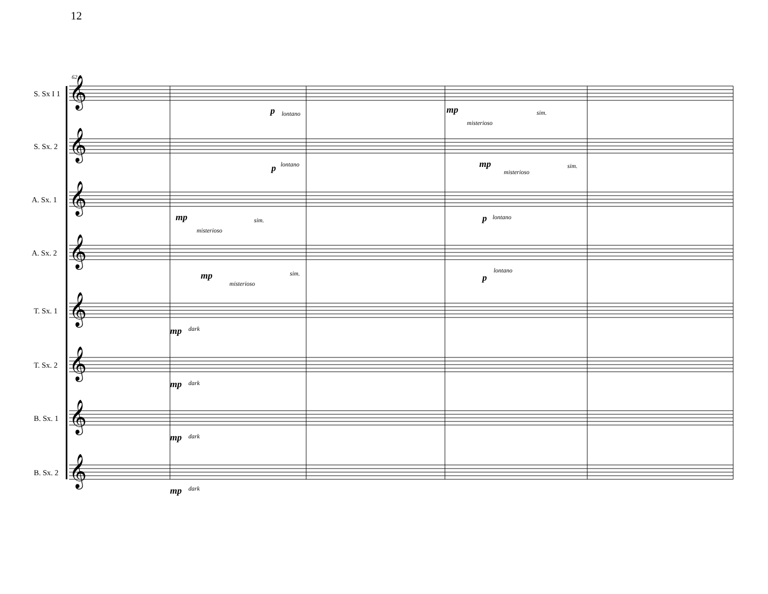12
𝄞
𝄞
𝄞
𝄞
𝄞
𝄞
𝄞
𝄞
S. Sx I 1
S. Sx. 2
A. Sx. 1
A. Sx. 2
T. Sx. 1
T. Sx. 2
B. Sx. 1
B. Sx. 2
62
p
lontano
mp
misterioso
sim.
p
lontano
mp
misterioso
sim.
mp
misterioso
sim.
p
lontano
mp
misterioso
sim.
p
lontano
mp
dark
mp
dark
mp
dark
mp
dark